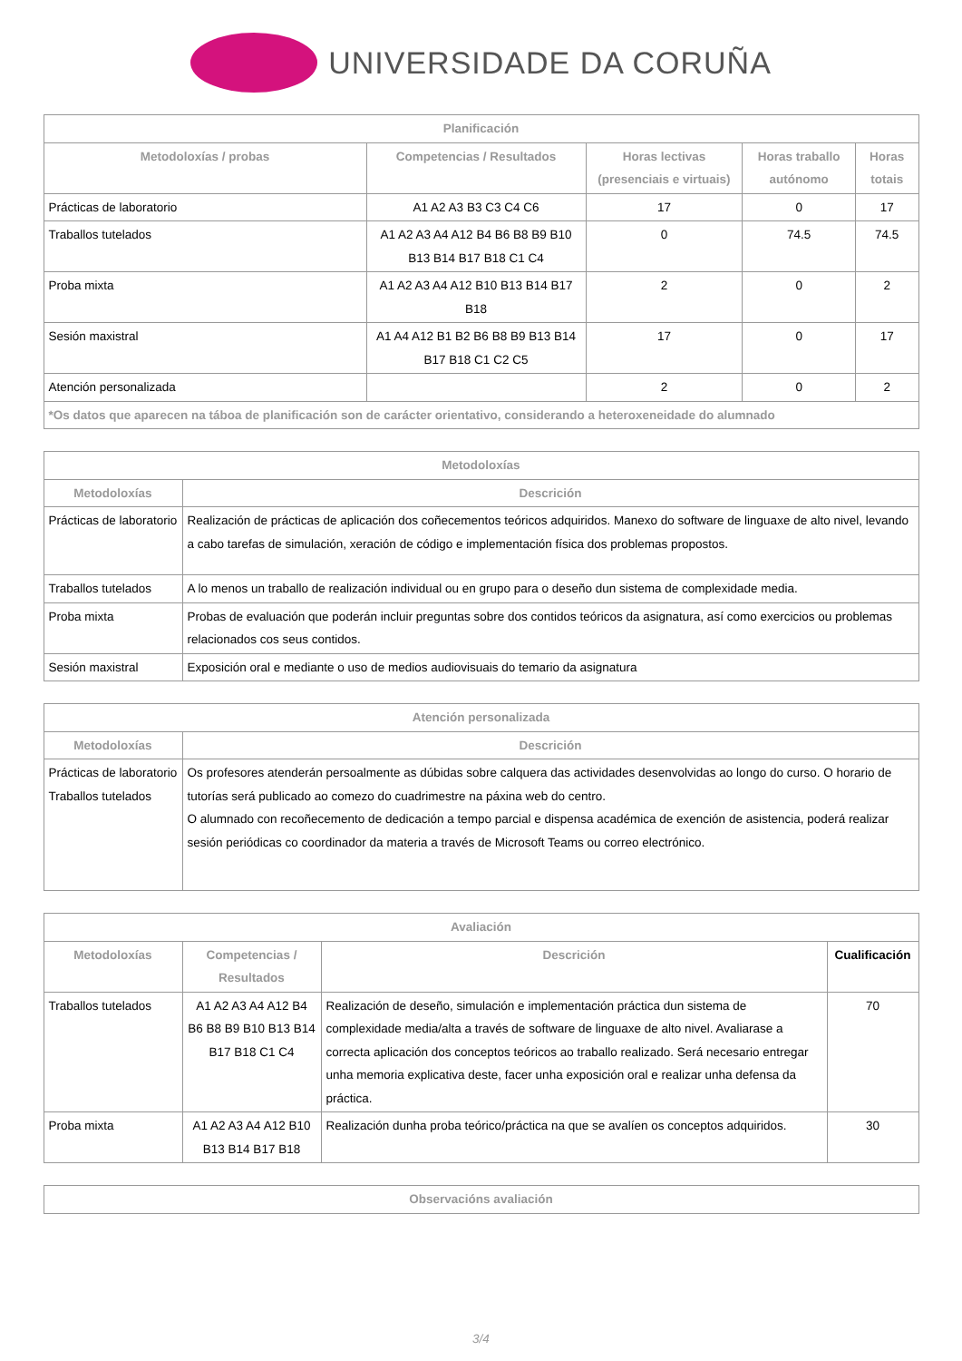UNIVERSIDADE DA CORUÑA
| Planificación | | | | |
| --- | --- | --- | --- | --- |
| Metodoloxías / probas | Competencias / Resultados | Horas lectivas (presenciais e virtuais) | Horas traballo autónomo | Horas totais |
| Prácticas de laboratorio | A1 A2 A3 B3 C3 C4 C6 | 17 | 0 | 17 |
| Traballos tutelados | A1 A2 A3 A4 A12 B4 B6 B8 B9 B10 B13 B14 B17 B18 C1 C4 | 0 | 74.5 | 74.5 |
| Proba mixta | A1 A2 A3 A4 A12 B10 B13 B14 B17 B18 | 2 | 0 | 2 |
| Sesión maxistral | A1 A4 A12 B1 B2 B6 B8 B9 B13 B14 B17 B18 C1 C2 C5 | 17 | 0 | 17 |
| Atención personalizada | | 2 | 0 | 2 |
| *Os datos que aparecen na táboa de planificación son de carácter orientativo, considerando a heteroxeneidade do alumnado | | | | |
| Metodoloxías | |
| --- | --- |
| Metodoloxías | Descrición |
| Prácticas de laboratorio | Realización de prácticas de aplicación dos coñecementos teóricos adquiridos. Manexo do software de linguaxe de alto nivel, levando a cabo tarefas de simulación, xeración de código e implementación física dos problemas propostos. |
| Traballos tutelados | A lo menos un traballo de realización individual ou en grupo para o deseño dun sistema de complexidade media. |
| Proba mixta | Probas de evaluación que poderán incluir preguntas sobre dos contidos teóricos da asignatura, así como exercicios ou problemas relacionados cos seus contidos. |
| Sesión maxistral | Exposición oral e mediante o uso de medios audiovisuais do temario da asignatura |
| Atención personalizada | |
| --- | --- |
| Metodoloxías | Descrición |
| Prácticas de laboratorio Traballos tutelados | Os profesores atenderán persoalmente as dúbidas sobre calquera das actividades desenvolvidas ao longo do curso. O horario de tutorías será publicado ao comezo do cuadrimestre na páxina web do centro. O alumnado con recoñecemento de dedicación a tempo parcial e dispensa académica de exención de asistencia, poderá realizar sesión periódicas co coordinador da materia a través de Microsoft Teams ou correo electrónico. |
| Avaliación | | | |
| --- | --- | --- | --- |
| Metodoloxías | Competencias / Resultados | Descrición | Cualificación |
| Traballos tutelados | A1 A2 A3 A4 A12 B4 B6 B8 B9 B10 B13 B14 B17 B18 C1 C4 | Realización de deseño, simulación e implementación práctica dun sistema de complexidade media/alta a través de software de linguaxe de alto nivel. Avaliarase a correcta aplicación dos conceptos teóricos ao traballo realizado. Será necesario entregar unha memoria explicativa deste, facer unha exposición oral e realizar unha defensa da práctica. | 70 |
| Proba mixta | A1 A2 A3 A4 A12 B10 B13 B14 B17 B18 | Realización dunha proba teórico/práctica na que se avalíen os conceptos adquiridos. | 30 |
| Observacións avaliación |
| --- |
3/4